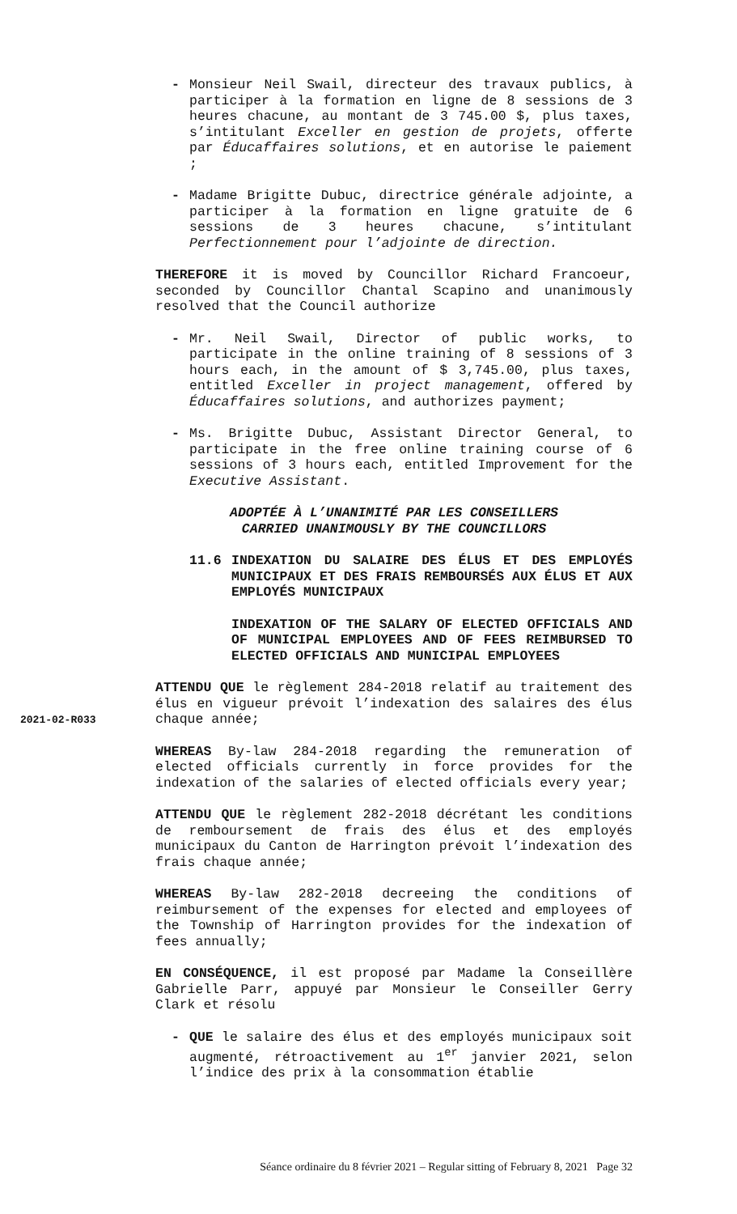- Monsieur Neil Swail, directeur des travaux publics, à participer à la formation en ligne de 8 sessions de 3 heures chacune, au montant de 3 745.00 $, plus taxes, s’intitulant Exceller en gestion de projets, offerte par Éducaffaires solutions, et en autorise le paiement ;
- Madame Brigitte Dubuc, directrice générale adjointe, a participer à la formation en ligne gratuite de 6 sessions de 3 heures chacune, s’intitulant Perfectionnement pour l’adjointe de direction.
THEREFORE it is moved by Councillor Richard Francoeur, seconded by Councillor Chantal Scapino and unanimously resolved that the Council authorize
- Mr. Neil Swail, Director of public works, to participate in the online training of 8 sessions of 3 hours each, in the amount of $ 3,745.00, plus taxes, entitled Exceller in project management, offered by Éducaffaires solutions, and authorizes payment;
- Ms. Brigitte Dubuc, Assistant Director General, to participate in the free online training course of 6 sessions of 3 hours each, entitled Improvement for the Executive Assistant.
ADOPTÉE À L’UNANIMITÉ PAR LES CONSEILLERS
CARRIED UNANIMOUSLY BY THE COUNCILLORS
11.6 INDEXATION DU SALAIRE DES ÉLUS ET DES EMPLOYÉS MUNICIPAUX ET DES FRAIS REMBOURSÉS AUX ÉLUS ET AUX EMPLOYÉS MUNICIPAUX
INDEXATION OF THE SALARY OF ELECTED OFFICIALS AND OF MUNICIPAL EMPLOYEES AND OF FEES REIMBURSED TO ELECTED OFFICIALS AND MUNICIPAL EMPLOYEES
ATTENDU QUE le règlement 284-2018 relatif au traitement des élus en vigueur prévoit l’indexation des salaires des élus chaque année;
WHEREAS By-law 284-2018 regarding the remuneration of elected officials currently in force provides for the indexation of the salaries of elected officials every year;
ATTENDU QUE le règlement 282-2018 décrétant les conditions de remboursement de frais des élus et des employés municipaux du Canton de Harrington prévoit l’indexation des frais chaque année;
WHEREAS By-law 282-2018 decreeing the conditions of reimbursement of the expenses for elected and employees of the Township of Harrington provides for the indexation of fees annually;
EN CONSÉQUENCE, il est proposé par Madame la Conseillère Gabrielle Parr, appuyé par Monsieur le Conseiller Gerry Clark et résolu
- QUE le salaire des élus et des employés municipaux soit augmenté, rétroactivement au 1<sup>er</sup> janvier 2021, selon l’indice des prix à la consommation établie
2021-02-R033
Séance ordinaire du 8 février 2021 – Regular sitting of February 8, 2021 Page 32